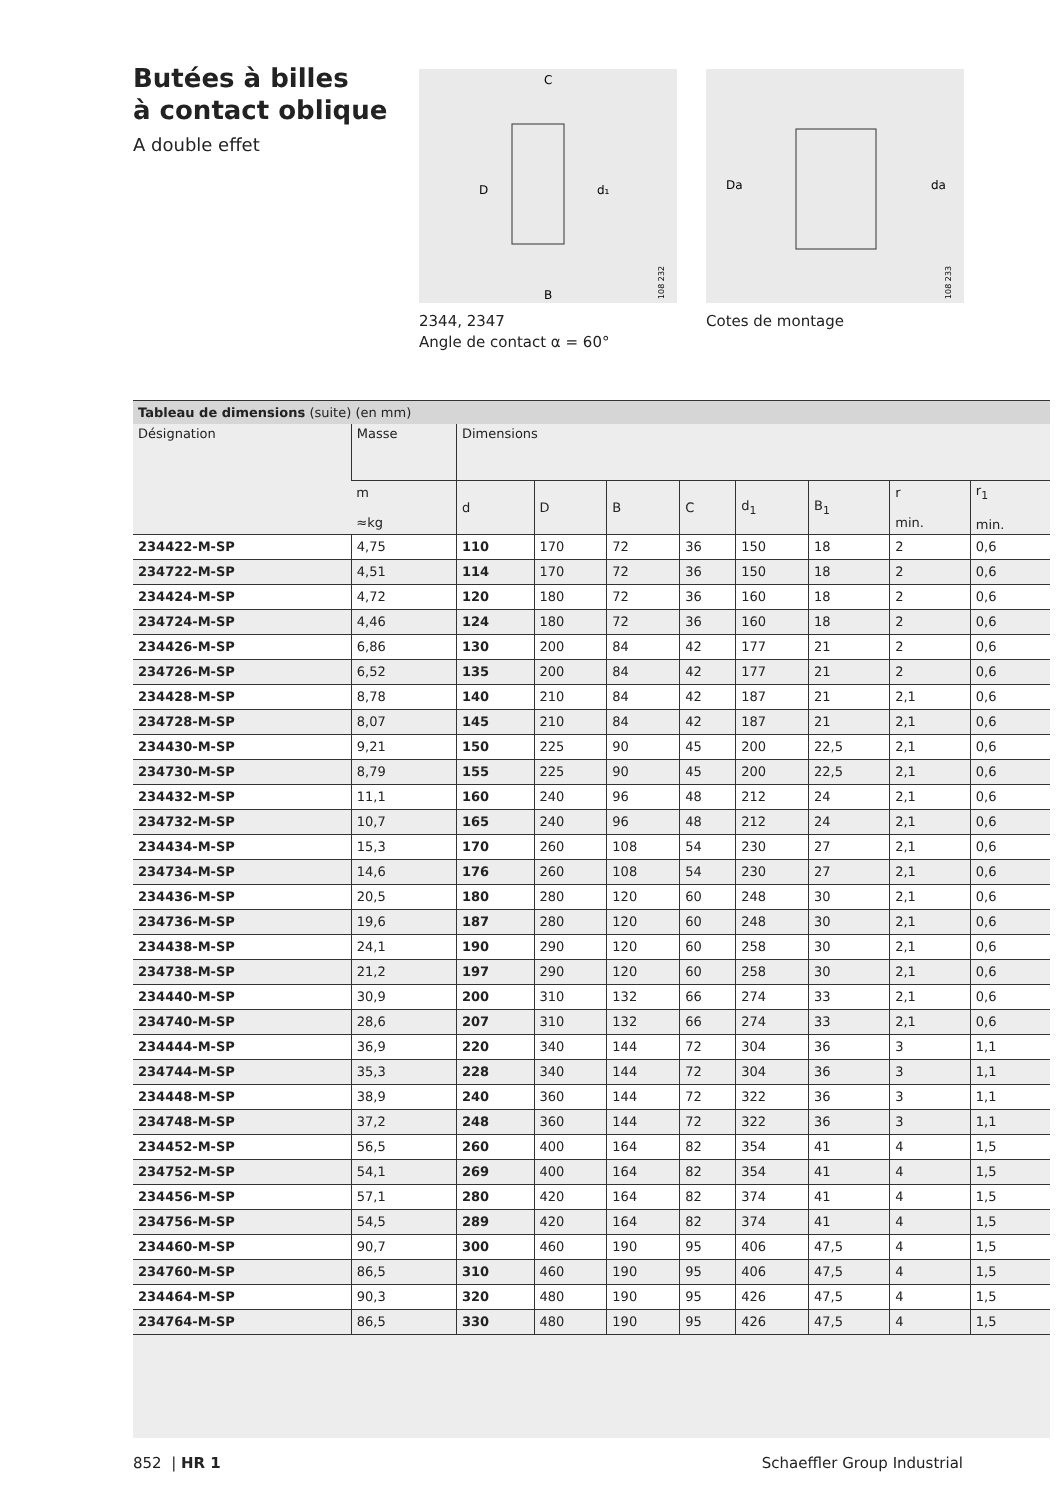Butées à billes
à contact oblique
A double effet
D
d₁
C
B
108 232
2344, 2347
Angle de contact α = 60°
Da
da
108 233
Cotes de montage
Tableau de dimensions (suite) (en mm)
| Désignation | Masse | Dimensions | | | | | | | |
| --- | --- | --- | --- | --- | --- | --- | --- | --- | --- |
| | m ≈kg | d | D | B | C | d<sub>1</sub> | B<sub>1</sub> | r min. | r<sub>1</sub> min. |
| 234422-M-SP | 4,75 | 110 | 170 | 72 | 36 | 150 | 18 | 2 | 0,6 |
| 234722-M-SP | 4,51 | 114 | 170 | 72 | 36 | 150 | 18 | 2 | 0,6 |
| 234424-M-SP | 4,72 | 120 | 180 | 72 | 36 | 160 | 18 | 2 | 0,6 |
| 234724-M-SP | 4,46 | 124 | 180 | 72 | 36 | 160 | 18 | 2 | 0,6 |
| 234426-M-SP | 6,86 | 130 | 200 | 84 | 42 | 177 | 21 | 2 | 0,6 |
| 234726-M-SP | 6,52 | 135 | 200 | 84 | 42 | 177 | 21 | 2 | 0,6 |
| 234428-M-SP | 8,78 | 140 | 210 | 84 | 42 | 187 | 21 | 2,1 | 0,6 |
| 234728-M-SP | 8,07 | 145 | 210 | 84 | 42 | 187 | 21 | 2,1 | 0,6 |
| 234430-M-SP | 9,21 | 150 | 225 | 90 | 45 | 200 | 22,5 | 2,1 | 0,6 |
| 234730-M-SP | 8,79 | 155 | 225 | 90 | 45 | 200 | 22,5 | 2,1 | 0,6 |
| 234432-M-SP | 11,1 | 160 | 240 | 96 | 48 | 212 | 24 | 2,1 | 0,6 |
| 234732-M-SP | 10,7 | 165 | 240 | 96 | 48 | 212 | 24 | 2,1 | 0,6 |
| 234434-M-SP | 15,3 | 170 | 260 | 108 | 54 | 230 | 27 | 2,1 | 0,6 |
| 234734-M-SP | 14,6 | 176 | 260 | 108 | 54 | 230 | 27 | 2,1 | 0,6 |
| 234436-M-SP | 20,5 | 180 | 280 | 120 | 60 | 248 | 30 | 2,1 | 0,6 |
| 234736-M-SP | 19,6 | 187 | 280 | 120 | 60 | 248 | 30 | 2,1 | 0,6 |
| 234438-M-SP | 24,1 | 190 | 290 | 120 | 60 | 258 | 30 | 2,1 | 0,6 |
| 234738-M-SP | 21,2 | 197 | 290 | 120 | 60 | 258 | 30 | 2,1 | 0,6 |
| 234440-M-SP | 30,9 | 200 | 310 | 132 | 66 | 274 | 33 | 2,1 | 0,6 |
| 234740-M-SP | 28,6 | 207 | 310 | 132 | 66 | 274 | 33 | 2,1 | 0,6 |
| 234444-M-SP | 36,9 | 220 | 340 | 144 | 72 | 304 | 36 | 3 | 1,1 |
| 234744-M-SP | 35,3 | 228 | 340 | 144 | 72 | 304 | 36 | 3 | 1,1 |
| 234448-M-SP | 38,9 | 240 | 360 | 144 | 72 | 322 | 36 | 3 | 1,1 |
| 234748-M-SP | 37,2 | 248 | 360 | 144 | 72 | 322 | 36 | 3 | 1,1 |
| 234452-M-SP | 56,5 | 260 | 400 | 164 | 82 | 354 | 41 | 4 | 1,5 |
| 234752-M-SP | 54,1 | 269 | 400 | 164 | 82 | 354 | 41 | 4 | 1,5 |
| 234456-M-SP | 57,1 | 280 | 420 | 164 | 82 | 374 | 41 | 4 | 1,5 |
| 234756-M-SP | 54,5 | 289 | 420 | 164 | 82 | 374 | 41 | 4 | 1,5 |
| 234460-M-SP | 90,7 | 300 | 460 | 190 | 95 | 406 | 47,5 | 4 | 1,5 |
| 234760-M-SP | 86,5 | 310 | 460 | 190 | 95 | 406 | 47,5 | 4 | 1,5 |
| 234464-M-SP | 90,3 | 320 | 480 | 190 | 95 | 426 | 47,5 | 4 | 1,5 |
| 234764-M-SP | 86,5 | 330 | 480 | 190 | 95 | 426 | 47,5 | 4 | 1,5 |
852 | HR 1 Schaeffler Group Industrial